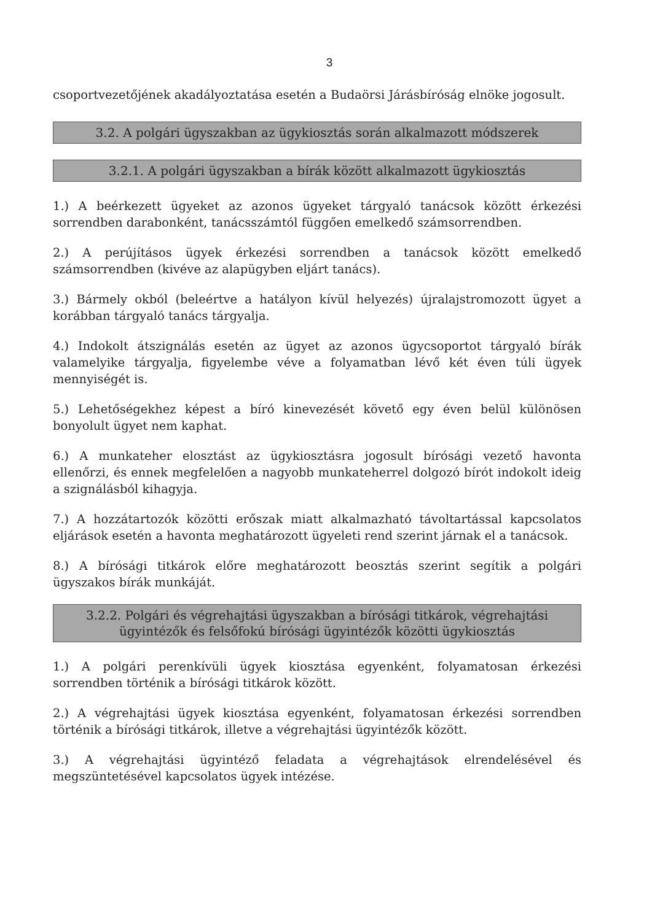3
csoportvezetőjének akadályoztatása esetén a Budaörsi Járásbíróság elnöke jogosult.
3.2. A polgári ügyszakban az ügykiosztás során alkalmazott módszerek
3.2.1. A polgári ügyszakban a bírák között alkalmazott ügykiosztás
1.) A beérkezett ügyeket az azonos ügyeket tárgyaló tanácsok között érkezési sorrendben darabonként, tanácsszámtól függően emelkedő számsorrendben.
2.) A perújításos ügyek érkezési sorrendben a tanácsok között emelkedő számsorrendben (kivéve az alapügyben eljárt tanács).
3.) Bármely okból (beleértve a hatályon kívül helyezés) újralajstromozott ügyet a korábban tárgyaló tanács tárgyalja.
4.) Indokolt átszignálás esetén az ügyet az azonos ügycsoportot tárgyaló bírák valamelyike tárgyalja, figyelembe véve a folyamatban lévő két éven túli ügyek mennyiségét is.
5.) Lehetőségekhez képest a bíró kinevezését követő egy éven belül különösen bonyolult ügyet nem kaphat.
6.) A munkateher elosztást az ügykiosztásra jogosult bírósági vezető havonta ellenőrzi, és ennek megfelelően a nagyobb munkateherrel dolgozó bírót indokolt ideig a szignálásból kihagyja.
7.) A hozzátartozók közötti erőszak miatt alkalmazható távoltartással kapcsolatos eljárások esetén a havonta meghatározott ügyeleti rend szerint járnak el a tanácsok.
8.) A bírósági titkárok előre meghatározott beosztás szerint segítik a polgári ügyszakos bírák munkáját.
3.2.2. Polgári és végrehajtási ügyszakban a bírósági titkárok, végrehajtási ügyintézők és felsőfokú bírósági ügyintézők közötti ügykiosztás
1.) A polgári perenkívüli ügyek kiosztása egyenként, folyamatosan érkezési sorrendben történik a bírósági titkárok között.
2.) A végrehajtási ügyek kiosztása egyenként, folyamatosan érkezési sorrendben történik a bírósági titkárok, illetve a végrehajtási ügyintézők között.
3.) A végrehajtási ügyintéző feladata a végrehajtások elrendelésével és megszüntetésével kapcsolatos ügyek intézése.